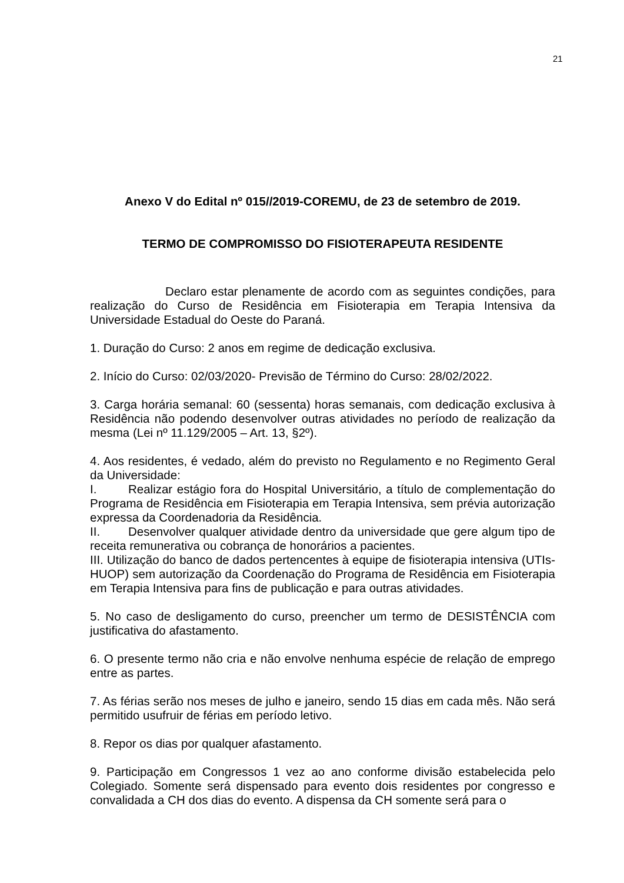21
Anexo V do Edital nº 015//2019-COREMU, de 23 de setembro de 2019.
TERMO DE COMPROMISSO DO FISIOTERAPEUTA RESIDENTE
Declaro estar plenamente de acordo com as seguintes condições, para realização do Curso de Residência em Fisioterapia em Terapia Intensiva da Universidade Estadual do Oeste do Paraná.
1. Duração do Curso: 2 anos em regime de dedicação exclusiva.
2. Início do Curso: 02/03/2020- Previsão de Término do Curso: 28/02/2022.
3. Carga horária semanal: 60 (sessenta) horas semanais, com dedicação exclusiva à Residência não podendo desenvolver outras atividades no período de realização da mesma (Lei nº 11.129/2005 – Art. 13, §2º).
4. Aos residentes, é vedado, além do previsto no Regulamento e no Regimento Geral da Universidade:
I. Realizar estágio fora do Hospital Universitário, a título de complementação do Programa de Residência em Fisioterapia em Terapia Intensiva, sem prévia autorização expressa da Coordenadoria da Residência.
II. Desenvolver qualquer atividade dentro da universidade que gere algum tipo de receita remunerativa ou cobrança de honorários a pacientes.
III. Utilização do banco de dados pertencentes à equipe de fisioterapia intensiva (UTIs-HUOP) sem autorização da Coordenação do Programa de Residência em Fisioterapia em Terapia Intensiva para fins de publicação e para outras atividades.
5. No caso de desligamento do curso, preencher um termo de DESISTÊNCIA com justificativa do afastamento.
6. O presente termo não cria e não envolve nenhuma espécie de relação de emprego entre as partes.
7. As férias serão nos meses de julho e janeiro, sendo 15 dias em cada mês. Não será permitido usufruir de férias em período letivo.
8. Repor os dias por qualquer afastamento.
9. Participação em Congressos 1 vez ao ano conforme divisão estabelecida pelo Colegiado. Somente será dispensado para evento dois residentes por congresso e convalidada a CH dos dias do evento. A dispensa da CH somente será para o